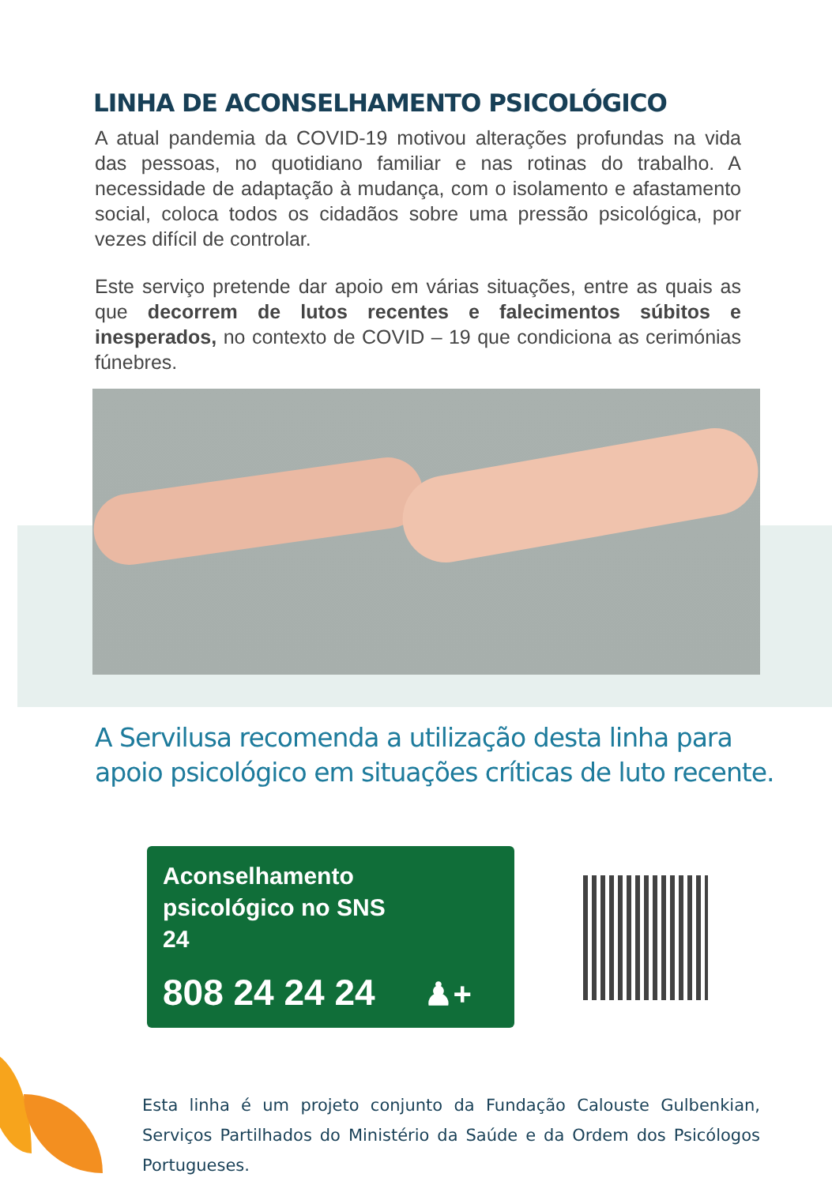LINHA DE ACONSELHAMENTO PSICOLÓGICO
A atual pandemia da COVID-19 motivou alterações profundas na vida das pessoas, no quotidiano familiar e nas rotinas do trabalho. A necessidade de adaptação à mudança, com o isolamento e afastamento social, coloca todos os cidadãos sobre uma pressão psicológica, por vezes difícil de controlar.
Este serviço pretende dar apoio em várias situações, entre as quais as que decorrem de lutos recentes e falecimentos súbitos e inesperados, no contexto de COVID – 19 que condiciona as cerimónias fúnebres.
A Servilusa recomenda a utilização desta linha para apoio psicológico em situações críticas de luto recente.
Aconselhamento
psicológico no SNS
24
808 24 24 24 ♟+
Esta linha é um projeto conjunto da Fundação Calouste Gulbenkian,
Serviços Partilhados do Ministério da Saúde e da Ordem dos Psicólogos Portugueses.